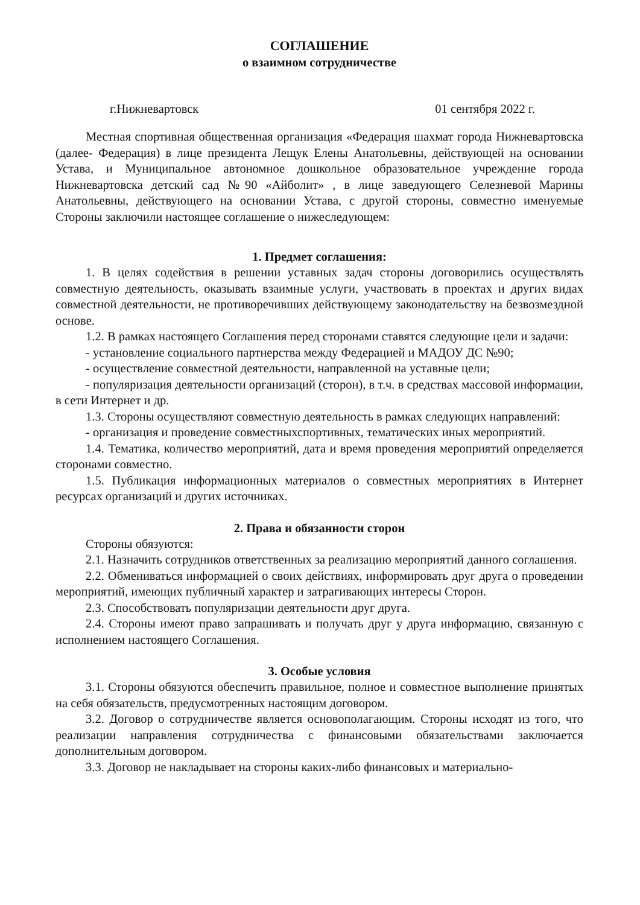СОГЛАШЕНИЕ
о взаимном сотрудничестве
г.Нижневартовск 01 сентября 2022 г.
Местная спортивная общественная организация «Федерация шахмат города Нижневартовска (далее- Федерация) в лице президента Лещук Елены Анатольевны, действующей на основании Устава, и Муниципальное автономное дошкольное образовательное учреждение города Нижневартовска детский сад №90 «Айболит» , в лице заведующего Селезневой Марины Анатольевны, действующего на основании Устава, с другой стороны, совместно именуемые Стороны заключили настоящее соглашение о нижеследующем:
1. Предмет соглашения:
1. В целях содействия в решении уставных задач стороны договорились осуществлять совместную деятельность, оказывать взаимные услуги, участвовать в проектах и других видах совместной деятельности, не противоречивших действующему законодательству на безвозмездной основе.
1.2. В рамках настоящего Соглашения перед сторонами ставятся следующие цели и задачи:
- установление социального партнерства между Федерацией и МАДОУ ДС №90;
- осуществление совместной деятельности, направленной на уставные цели;
- популяризация деятельности организаций (сторон), в т.ч. в средствах массовой информации, в сети Интернет и др.
1.3. Стороны осуществляют совместную деятельность в рамках следующих направлений:
- организация и проведение совместныхспортивных, тематических иных мероприятий.
1.4. Тематика, количество мероприятий, дата и время проведения мероприятий определяется сторонами совместно.
1.5. Публикация информационных материалов о совместных мероприятиях в Интернет ресурсах организаций и других источниках.
2. Права и обязанности сторон
Стороны обязуются:
2.1. Назначить сотрудников ответственных за реализацию мероприятий данного соглашения.
2.2. Обмениваться информацией о своих действиях, информировать друг друга о проведении мероприятий, имеющих публичный характер и затрагивающих интересы Сторон.
2.3. Способствовать популяризации деятельности друг друга.
2.4. Стороны имеют право запрашивать и получать друг у друга информацию, связанную с исполнением настоящего Соглашения.
3. Особые условия
3.1. Стороны обязуются обеспечить правильное, полное и совместное выполнение принятых на себя обязательств, предусмотренных настоящим договором.
3.2. Договор о сотрудничестве является основополагающим. Стороны исходят из того, что реализации направления сотрудничества с финансовыми обязательствами заключается дополнительным договором.
3.3. Договор не накладывает на стороны каких-либо финансовых и материально-